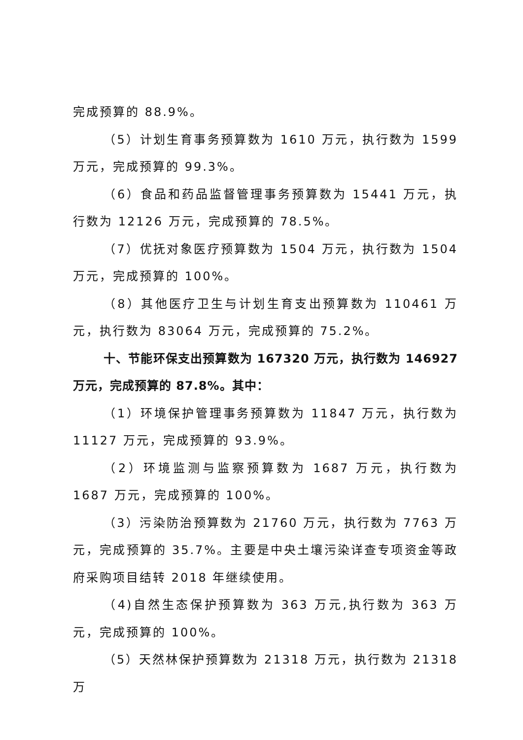完成预算的 88.9%。
（5）计划生育事务预算数为 1610 万元，执行数为 1599 万元，完成预算的 99.3%。
（6）食品和药品监督管理事务预算数为 15441 万元，执行数为 12126 万元，完成预算的 78.5%。
（7）优抚对象医疗预算数为 1504 万元，执行数为 1504 万元，完成预算的 100%。
（8）其他医疗卫生与计划生育支出预算数为 110461 万元，执行数为 83064 万元，完成预算的 75.2%。
十、节能环保支出预算数为 167320 万元，执行数为 146927 万元，完成预算的 87.8%。其中：
（1）环境保护管理事务预算数为 11847 万元，执行数为 11127 万元，完成预算的 93.9%。
（2）环境监测与监察预算数为 1687 万元，执行数为 1687 万元，完成预算的 100%。
（3）污染防治预算数为 21760 万元，执行数为 7763 万元，完成预算的 35.7%。主要是中央土壤污染详查专项资金等政府采购项目结转 2018 年继续使用。
（4)自然生态保护预算数为 363 万元,执行数为 363 万元，完成预算的 100%。
（5）天然林保护预算数为 21318 万元，执行数为 21318 万